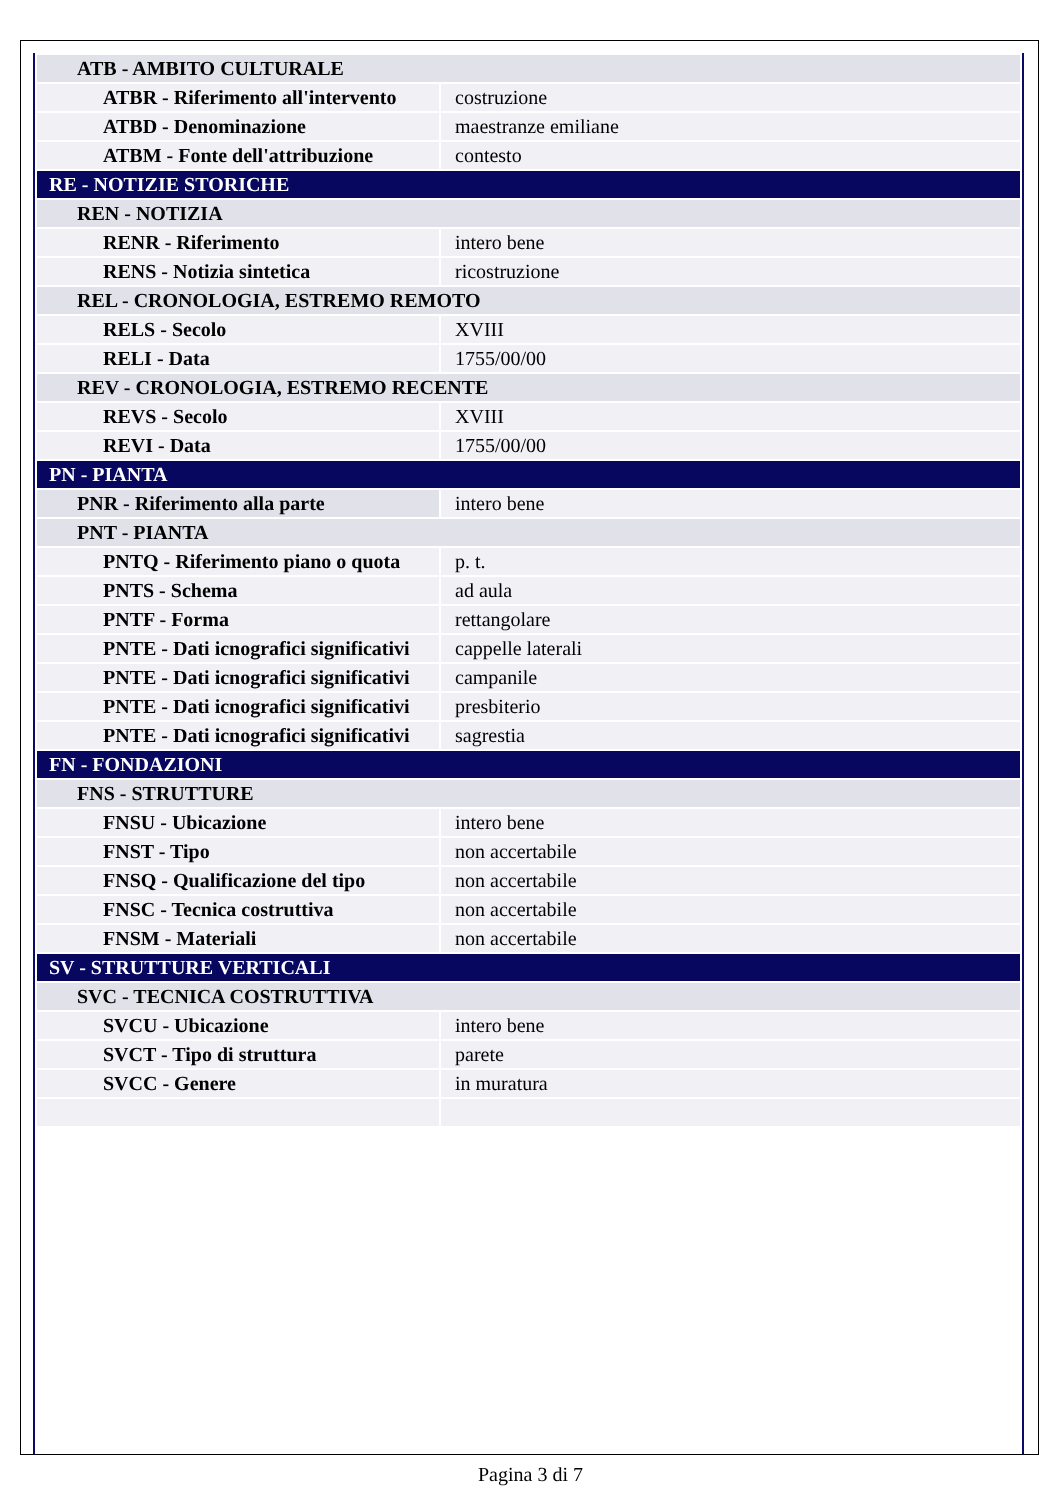| ATB - AMBITO CULTURALE | |
| ATBR - Riferimento all'intervento | costruzione |
| ATBD - Denominazione | maestranze emiliane |
| ATBM - Fonte dell'attribuzione | contesto |
| RE - NOTIZIE STORICHE | |
| REN - NOTIZIA | |
| RENR - Riferimento | intero bene |
| RENS - Notizia sintetica | ricostruzione |
| REL - CRONOLOGIA, ESTREMO REMOTO | |
| RELS - Secolo | XVIII |
| RELI - Data | 1755/00/00 |
| REV - CRONOLOGIA, ESTREMO RECENTE | |
| REVS - Secolo | XVIII |
| REVI - Data | 1755/00/00 |
| PN - PIANTA | |
| PNR - Riferimento alla parte | intero bene |
| PNT - PIANTA | |
| PNTQ - Riferimento piano o quota | p. t. |
| PNTS - Schema | ad aula |
| PNTF - Forma | rettangolare |
| PNTE - Dati icnografici significativi | cappelle laterali |
| PNTE - Dati icnografici significativi | campanile |
| PNTE - Dati icnografici significativi | presbiterio |
| PNTE - Dati icnografici significativi | sagrestia |
| FN - FONDAZIONI | |
| FNS - STRUTTURE | |
| FNSU - Ubicazione | intero bene |
| FNST - Tipo | non accertabile |
| FNSQ - Qualificazione del tipo | non accertabile |
| FNSC - Tecnica costruttiva | non accertabile |
| FNSM - Materiali | non accertabile |
| SV - STRUTTURE VERTICALI | |
| SVC - TECNICA COSTRUTTIVA | |
| SVCU - Ubicazione | intero bene |
| SVCT - Tipo di struttura | parete |
| SVCC - Genere | in muratura |
Pagina 3 di 7